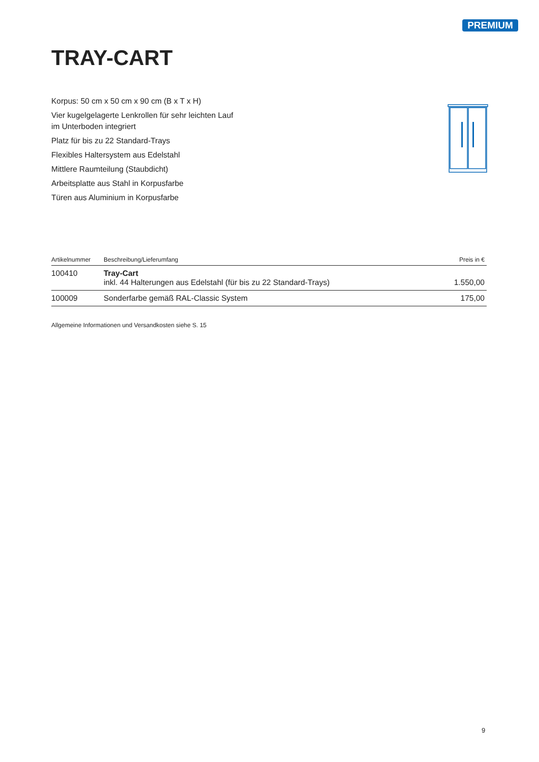PREMIUM
TRAY-CART
Korpus: 50 cm x 50 cm x 90 cm (B x T x H)
Vier kugelgelagerte Lenkrollen für sehr leichten Lauf
im Unterboden integriert
Platz für bis zu 22 Standard-Trays
Flexibles Haltersystem aus Edelstahl
Mittlere Raumteilung (Staubdicht)
Arbeitsplatte aus Stahl in Korpusfarbe
Türen aus Aluminium in Korpusfarbe
| Artikelnummer | Beschreibung/Lieferumfang | Preis in € |
| --- | --- | --- |
| 100410 | Tray-Cart inkl. 44 Halterungen aus Edelstahl (für bis zu 22 Standard-Trays) | 1.550,00 |
| 100009 | Sonderfarbe gemäß RAL-Classic System | 175,00 |
Allgemeine Informationen und Versandkosten siehe S. 15
9